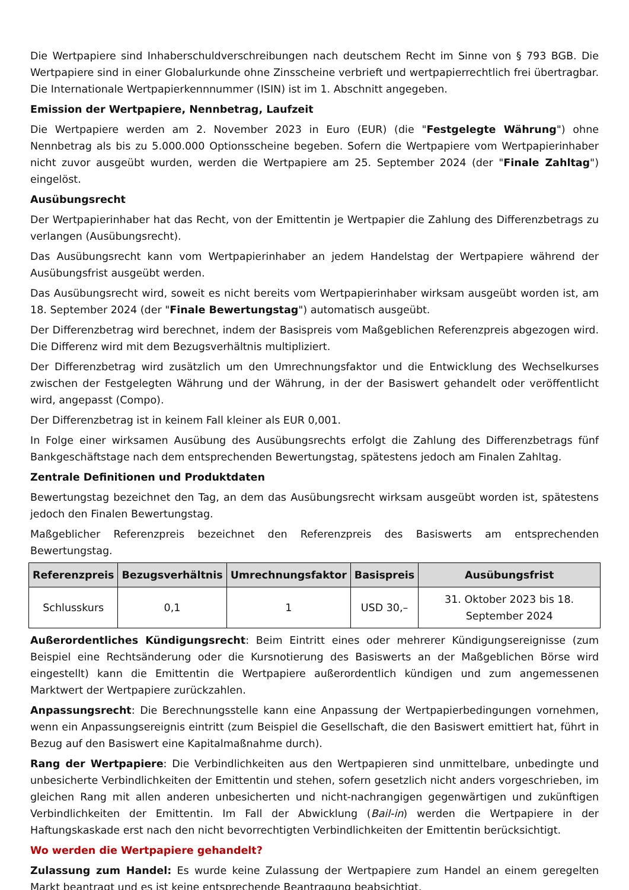Die Wertpapiere sind Inhaberschuldverschreibungen nach deutschem Recht im Sinne von § 793 BGB. Die Wertpapiere sind in einer Globalurkunde ohne Zinsscheine verbrieft und wertpapierrechtlich frei übertragbar. Die Internationale Wertpapierkennnummer (ISIN) ist im 1. Abschnitt angegeben.
Emission der Wertpapiere, Nennbetrag, Laufzeit
Die Wertpapiere werden am 2. November 2023 in Euro (EUR) (die "Festgelegte Währung") ohne Nennbetrag als bis zu 5.000.000 Optionsscheine begeben. Sofern die Wertpapiere vom Wertpapierinhaber nicht zuvor ausgeübt wurden, werden die Wertpapiere am 25. September 2024 (der "Finale Zahltag") eingelöst.
Ausübungsrecht
Der Wertpapierinhaber hat das Recht, von der Emittentin je Wertpapier die Zahlung des Differenzbetrags zu verlangen (Ausübungsrecht).
Das Ausübungsrecht kann vom Wertpapierinhaber an jedem Handelstag der Wertpapiere während der Ausübungsfrist ausgeübt werden.
Das Ausübungsrecht wird, soweit es nicht bereits vom Wertpapierinhaber wirksam ausgeübt worden ist, am 18. September 2024 (der "Finale Bewertungstag") automatisch ausgeübt.
Der Differenzbetrag wird berechnet, indem der Basispreis vom Maßgeblichen Referenzpreis abgezogen wird. Die Differenz wird mit dem Bezugsverhältnis multipliziert.
Der Differenzbetrag wird zusätzlich um den Umrechnungsfaktor und die Entwicklung des Wechselkurses zwischen der Festgelegten Währung und der Währung, in der der Basiswert gehandelt oder veröffentlicht wird, angepasst (Compo).
Der Differenzbetrag ist in keinem Fall kleiner als EUR 0,001.
In Folge einer wirksamen Ausübung des Ausübungsrechts erfolgt die Zahlung des Differenzbetrags fünf Bankgeschäftstage nach dem entsprechenden Bewertungstag, spätestens jedoch am Finalen Zahltag.
Zentrale Definitionen und Produktdaten
Bewertungstag bezeichnet den Tag, an dem das Ausübungsrecht wirksam ausgeübt worden ist, spätestens jedoch den Finalen Bewertungstag.
Maßgeblicher Referenzpreis bezeichnet den Referenzpreis des Basiswerts am entsprechenden Bewertungstag.
| Referenzpreis | Bezugsverhältnis | Umrechnungsfaktor | Basispreis | Ausübungsfrist |
| --- | --- | --- | --- | --- |
| Schlusskurs | 0,1 | 1 | USD 30,– | 31. Oktober 2023 bis 18. September 2024 |
Außerordentliches Kündigungsrecht: Beim Eintritt eines oder mehrerer Kündigungsereignisse (zum Beispiel eine Rechtsänderung oder die Kursnotierung des Basiswerts an der Maßgeblichen Börse wird eingestellt) kann die Emittentin die Wertpapiere außerordentlich kündigen und zum angemessenen Marktwert der Wertpapiere zurückzahlen.
Anpassungsrecht: Die Berechnungsstelle kann eine Anpassung der Wertpapierbedingungen vornehmen, wenn ein Anpassungsereignis eintritt (zum Beispiel die Gesellschaft, die den Basiswert emittiert hat, führt in Bezug auf den Basiswert eine Kapitalmaßnahme durch).
Rang der Wertpapiere: Die Verbindlichkeiten aus den Wertpapieren sind unmittelbare, unbedingte und unbesicherte Verbindlichkeiten der Emittentin und stehen, sofern gesetzlich nicht anders vorgeschrieben, im gleichen Rang mit allen anderen unbesicherten und nicht-nachrangigen gegenwärtigen und zukünftigen Verbindlichkeiten der Emittentin. Im Fall der Abwicklung (Bail-in) werden die Wertpapiere in der Haftungskaskade erst nach den nicht bevorrechtigten Verbindlichkeiten der Emittentin berücksichtigt.
Wo werden die Wertpapiere gehandelt?
Zulassung zum Handel: Es wurde keine Zulassung der Wertpapiere zum Handel an einem geregelten Markt beantragt und es ist keine entsprechende Beantragung beabsichtigt.